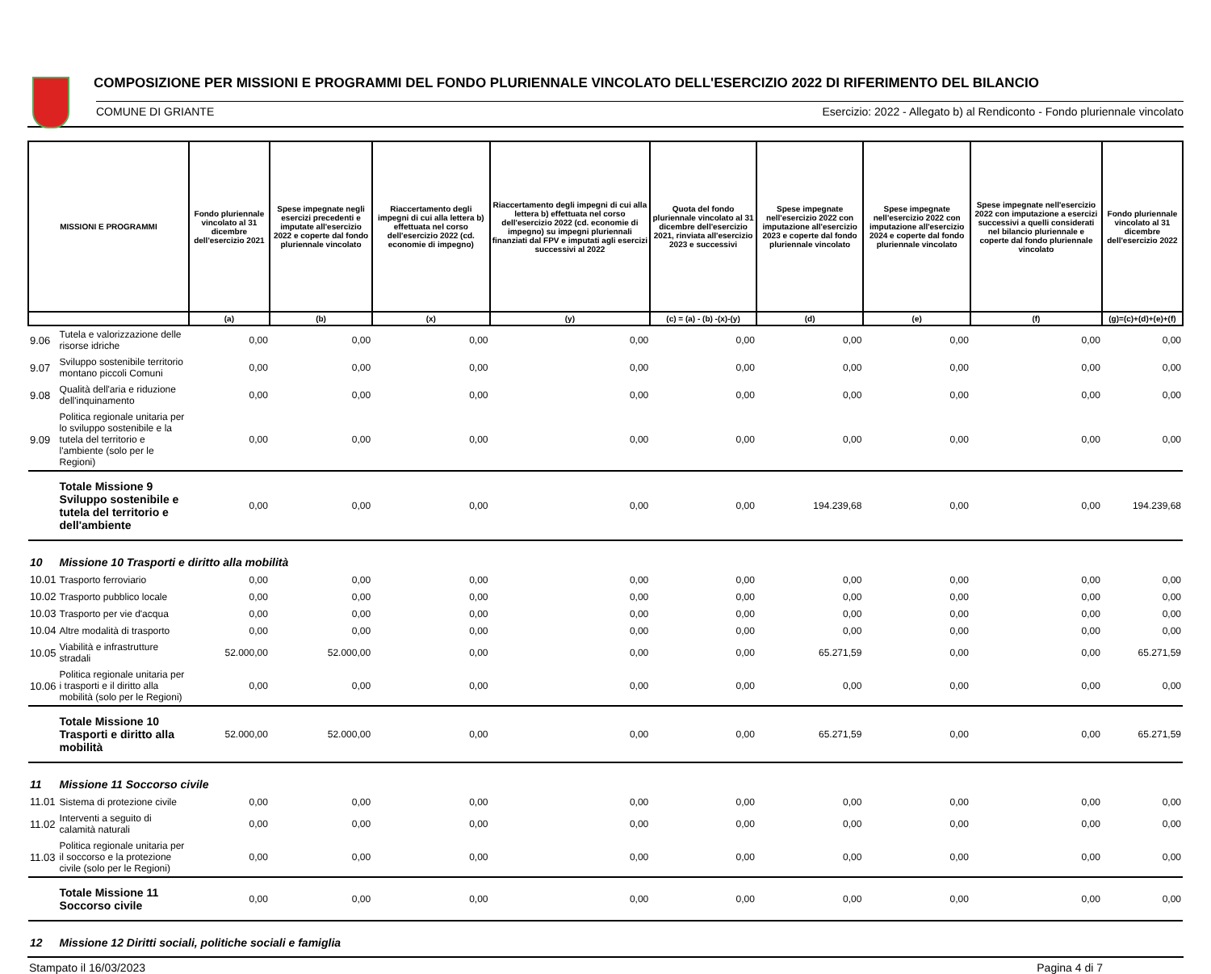COMPOSIZIONE PER MISSIONI E PROGRAMMI DEL FONDO PLURIENNALE VINCOLATO DELL'ESERCIZIO 2022 DI RIFERIMENTO DEL BILANCIO
COMUNE DI GRIANTE Esercizio: 2022 - Allegato b) al Rendiconto - Fondo pluriennale vincolato
| MISSIONI E PROGRAMMI | | Fondo pluriennale vincolato al 31 dicembre dell'esercizio 2021 | Spese impegnate negli esercizi precedenti e imputate all'esercizio 2022 e coperte dal fondo pluriennale vincolato | Riaccertamento degli impegni di cui alla lettera b) effettuata nel corso dell'esercizio 2022 (cd. economie di impegno) | Riaccertamento degli impegni di cui alla lettera b) effettuata nel corso dell'esercizio 2022 (cd. economie di impegno) su impegni pluriennali finanziati dal FPV e imputati agli esercizi successivi al 2022 | Quota del fondo pluriennale vincolato al 31 dicembre dell'esercizio 2021, rinviata all'esercizio 2023 e successivi | Spese impegnate nell'esercizio 2022 con imputazione all'esercizio 2023 e coperte dal fondo pluriennale vincolato | Spese impegnate nell'esercizio 2022 con imputazione all'esercizio 2024 e coperte dal fondo pluriennale vincolato | Spese impegnate nell'esercizio 2022 con imputazione a esercizi successivi a quelli considerati nel bilancio pluriennale e coperte dal fondo pluriennale vincolato | Fondo pluriennale vincolato al 31 dicembre dell'esercizio 2022 |
| --- | --- | --- | --- | --- | --- | --- | --- | --- | --- | --- |
| | | (a) | (b) | (x) | (y) | (c) = (a) - (b) -(x)-(y) | (d) | (e) | (f) | (g)=(c)+(d)+(e)+(f) |
| 9.06 | Tutela e valorizzazione delle risorse idriche | 0,00 | 0,00 | 0,00 | 0,00 | 0,00 | 0,00 | 0,00 | 0,00 | 0,00 |
| 9.07 | Sviluppo sostenibile territorio montano piccoli Comuni | 0,00 | 0,00 | 0,00 | 0,00 | 0,00 | 0,00 | 0,00 | 0,00 | 0,00 |
| 9.08 | Qualità dell'aria e riduzione dell'inquinamento | 0,00 | 0,00 | 0,00 | 0,00 | 0,00 | 0,00 | 0,00 | 0,00 | 0,00 |
| 9.09 | Politica regionale unitaria per lo sviluppo sostenibile e la tutela del territorio e l'ambiente (solo per le Regioni) | 0,00 | 0,00 | 0,00 | 0,00 | 0,00 | 0,00 | 0,00 | 0,00 | 0,00 |
| | Totale Missione 9 Sviluppo sostenibile e tutela del territorio e dell'ambiente | 0,00 | 0,00 | 0,00 | 0,00 | 0,00 | 194.239,68 | 0,00 | 0,00 | 194.239,68 |
| 10 | Missione 10 Trasporti e diritto alla mobilità | | | | | | | | | |
| 10.01 | Trasporto ferroviario | 0,00 | 0,00 | 0,00 | 0,00 | 0,00 | 0,00 | 0,00 | 0,00 | 0,00 |
| 10.02 | Trasporto pubblico locale | 0,00 | 0,00 | 0,00 | 0,00 | 0,00 | 0,00 | 0,00 | 0,00 | 0,00 |
| 10.03 | Trasporto per vie d'acqua | 0,00 | 0,00 | 0,00 | 0,00 | 0,00 | 0,00 | 0,00 | 0,00 | 0,00 |
| 10.04 | Altre modalità di trasporto | 0,00 | 0,00 | 0,00 | 0,00 | 0,00 | 0,00 | 0,00 | 0,00 | 0,00 |
| 10.05 | Viabilità e infrastrutture stradali | 52.000,00 | 52.000,00 | 0,00 | 0,00 | 0,00 | 65.271,59 | 0,00 | 0,00 | 65.271,59 |
| 10.06 | Politica regionale unitaria per i trasporti e il diritto alla mobilità (solo per le Regioni) | 0,00 | 0,00 | 0,00 | 0,00 | 0,00 | 0,00 | 0,00 | 0,00 | 0,00 |
| | Totale Missione 10 Trasporti e diritto alla mobilità | 52.000,00 | 52.000,00 | 0,00 | 0,00 | 0,00 | 65.271,59 | 0,00 | 0,00 | 65.271,59 |
| 11 | Missione 11 Soccorso civile | | | | | | | | | |
| 11.01 | Sistema di protezione civile | 0,00 | 0,00 | 0,00 | 0,00 | 0,00 | 0,00 | 0,00 | 0,00 | 0,00 |
| 11.02 | Interventi a seguito di calamità naturali | 0,00 | 0,00 | 0,00 | 0,00 | 0,00 | 0,00 | 0,00 | 0,00 | 0,00 |
| 11.03 | Politica regionale unitaria per il soccorso e la protezione civile (solo per le Regioni) | 0,00 | 0,00 | 0,00 | 0,00 | 0,00 | 0,00 | 0,00 | 0,00 | 0,00 |
| | Totale Missione 11 Soccorso civile | 0,00 | 0,00 | 0,00 | 0,00 | 0,00 | 0,00 | 0,00 | 0,00 | 0,00 |
| 12 | Missione 12 Diritti sociali, politiche sociali e famiglia | | | | | | | | | |
Stampato il 16/03/2023 Pagina 4 di 7